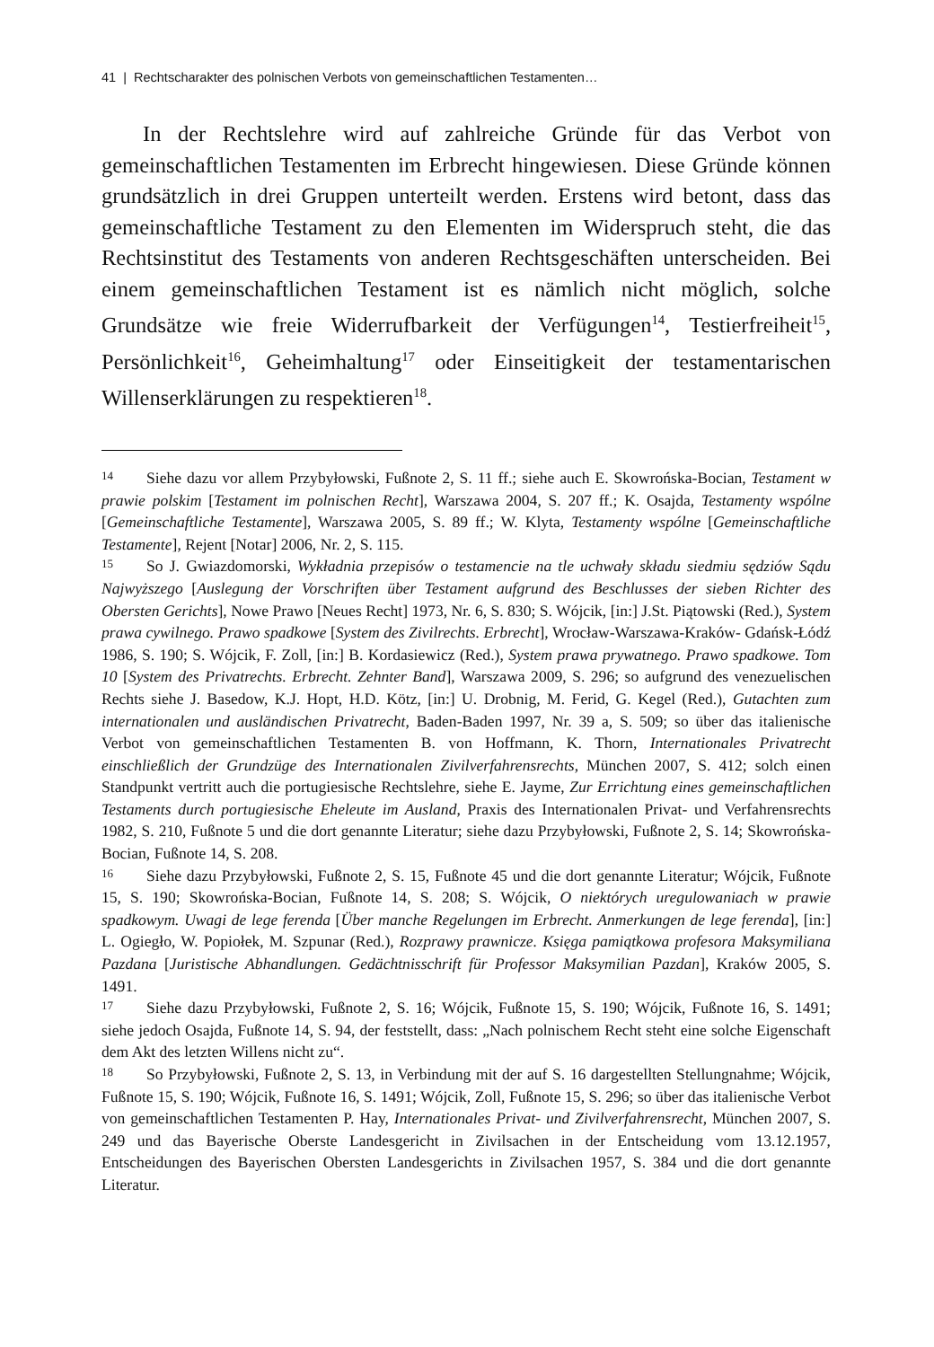41 | Rechtscharakter des polnischen Verbots von gemeinschaftlichen Testamenten…
In der Rechtslehre wird auf zahlreiche Gründe für das Verbot von gemeinschaftlichen Testamenten im Erbrecht hingewiesen. Diese Gründe können grundsätzlich in drei Gruppen unterteilt werden. Erstens wird betont, dass das gemeinschaftliche Testament zu den Elementen im Widerspruch steht, die das Rechtsinstitut des Testaments von anderen Rechtsgeschäften unterscheiden. Bei einem gemeinschaftlichen Testament ist es nämlich nicht möglich, solche Grundsätze wie freie Widerrufbarkeit der Verfügungen<sup>14</sup>, Testierfreiheit<sup>15</sup>, Persönlichkeit<sup>16</sup>, Geheimhaltung<sup>17</sup> oder Einseitigkeit der testamentarischen Willenserklärungen zu respektieren<sup>18</sup>.
14 Siehe dazu vor allem Przybyłowski, Fußnote 2, S. 11 ff.; siehe auch E. Skowrońska-Bocian, Testament w prawie polskim [Testament im polnischen Recht], Warszawa 2004, S. 207 ff.; K. Osajda, Testamenty wspólne [Gemeinschaftliche Testamente], Warszawa 2005, S. 89 ff.; W. Klyta, Testamenty wspólne [Gemeinschaftliche Testamente], Rejent [Notar] 2006, Nr. 2, S. 115.
15 So J. Gwiazdomorski, Wykładnia przepisów o testamencie na tle uchwały składu siedmiu sędziów Sądu Najwyższego [Auslegung der Vorschriften über Testament aufgrund des Beschlusses der sieben Richter des Obersten Gerichts], Nowe Prawo [Neues Recht] 1973, Nr. 6, S. 830; S. Wójcik, [in:] J.St. Piątowski (Red.), System prawa cywilnego. Prawo spadkowe [System des Zivilrechts. Erbrecht], Wrocław-Warszawa-Kraków- Gdańsk-Łódź 1986, S. 190; S. Wójcik, F. Zoll, [in:] B. Kordasiewicz (Red.), System prawa prywatnego. Prawo spadkowe. Tom 10 [System des Privatrechts. Erbrecht. Zehnter Band], Warszawa 2009, S. 296; so aufgrund des venezuelischen Rechts siehe J. Basedow, K.J. Hopt, H.D. Kötz, [in:] U. Drobnig, M. Ferid, G. Kegel (Red.), Gutachten zum internationalen und ausländischen Privatrecht, Baden-Baden 1997, Nr. 39 a, S. 509; so über das italienische Verbot von gemeinschaftlichen Testamenten B. von Hoffmann, K. Thorn, Internationales Privatrecht einschließlich der Grundzüge des Internationalen Zivilverfahrensrechts, München 2007, S. 412; solch einen Standpunkt vertritt auch die portugiesische Rechtslehre, siehe E. Jayme, Zur Errichtung eines gemeinschaftlichen Testaments durch portugiesische Eheleute im Ausland, Praxis des Internationalen Privat- und Verfahrensrechts 1982, S. 210, Fußnote 5 und die dort genannte Literatur; siehe dazu Przybyłowski, Fußnote 2, S. 14; Skowrońska-Bocian, Fußnote 14, S. 208.
16 Siehe dazu Przybyłowski, Fußnote 2, S. 15, Fußnote 45 und die dort genannte Literatur; Wójcik, Fußnote 15, S. 190; Skowrońska-Bocian, Fußnote 14, S. 208; S. Wójcik, O niektórych uregulowaniach w prawie spadkowym. Uwagi de lege ferenda [Über manche Regelungen im Erbrecht. Anmerkungen de lege ferenda], [in:] L. Ogiegło, W. Popiołek, M. Szpunar (Red.), Rozprawy prawnicze. Księga pamiątkowa profesora Maksymiliana Pazdana [Juristische Abhandlungen. Gedächtnisschrift für Professor Maksymilian Pazdan], Kraków 2005, S. 1491.
17 Siehe dazu Przybyłowski, Fußnote 2, S. 16; Wójcik, Fußnote 15, S. 190; Wójcik, Fußnote 16, S. 1491; siehe jedoch Osajda, Fußnote 14, S. 94, der feststellt, dass: „Nach polnischem Recht steht eine solche Eigenschaft dem Akt des letzten Willens nicht zu“.
18 So Przybyłowski, Fußnote 2, S. 13, in Verbindung mit der auf S. 16 dargestellten Stellungnahme; Wójcik, Fußnote 15, S. 190; Wójcik, Fußnote 16, S. 1491; Wójcik, Zoll, Fußnote 15, S. 296; so über das italienische Verbot von gemeinschaftlichen Testamenten P. Hay, Internationales Privat- und Zivilverfahrensrecht, München 2007, S. 249 und das Bayerische Oberste Landesgericht in Zivilsachen in der Entscheidung vom 13.12.1957, Entscheidungen des Bayerischen Obersten Landesgerichts in Zivilsachen 1957, S. 384 und die dort genannte Literatur.